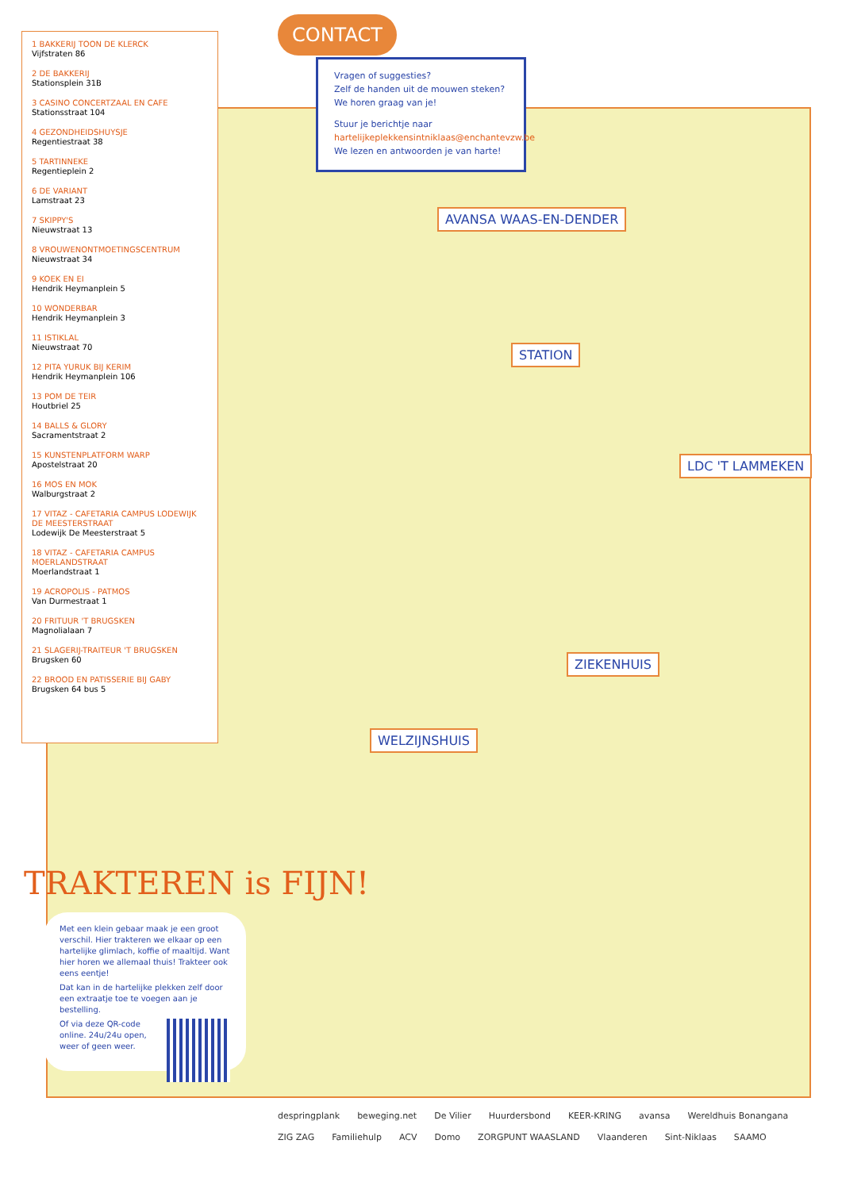1 BAKKERIJ TOON DE KLERCK
Vijfstraten 86
2 DE BAKKERIJ
Stationsplein 31B
3 CASINO CONCERTZAAL EN CAFE
Stationsstraat 104
4 GEZONDHEIDSHUYSJE
Regentiestraat 38
5 TARTINNEKE
Regentieplein 2
6 DE VARIANT
Lamstraat 23
7 SKIPPY'S
Nieuwstraat 13
8 VROUWENONTMOETINGSCENTRUM
Nieuwstraat 34
9 KOEK EN EI
Hendrik Heymanplein 5
10 WONDERBAR
Hendrik Heymanplein 3
11 ISTIKLAL
Nieuwstraat 70
12 PITA YURUK BIJ KERIM
Hendrik Heymanplein 106
13 POM DE TEIR
Houtbriel 25
14 BALLS & GLORY
Sacramentstraat 2
15 KUNSTENPLATFORM WARP
Apostelstraat 20
16 MOS EN MOK
Walburgstraat 2
17 VITAZ - CAFETARIA CAMPUS LODEWIJK DE MEESTERSTRAAT
Lodewijk De Meesterstraat 5
18 VITAZ - CAFETARIA CAMPUS MOERLANDSTRAAT
Moerlandstraat 1
19 ACROPOLIS - PATMOS
Van Durmestraat 1
20 FRITUUR 'T BRUGSKEN
Magnolialaan 7
21 SLAGERIJ-TRAITEUR 'T BRUGSKEN
Brugsken 60
22 BROOD EN PATISSERIE BIJ GABY
Brugsken 64 bus 5
CONTACT
Vragen of suggesties?
Zelf de handen uit de mouwen steken? We horen graag van je!
Stuur je berichtje naar
hartelijkeplekkensintniklaas@enchantevzw.be
We lezen en antwoorden je van harte!
AVANSA WAAS-EN-DENDER
STATION
LDC 'T LAMMEKEN
ZIEKENHUIS
WELZIJNSHUIS
TRAKTEREN is FIJN!
Met een klein gebaar maak je een groot verschil. Hier trakteren we elkaar op een hartelijke glimlach, koffie of maaltijd. Want hier horen we allemaal thuis! Trakteer ook eens eentje!
Dat kan in de hartelijke plekken zelf door een extraatje toe te voegen aan je bestelling.
Of via deze QR-code online. 24u/24u open, weer of geen weer.
despringplank beweging.net De Vilier Huurdersbond KEER-KRING avansa Wereldhuis Bonangana ZIG ZAG Familiehulp ACV Domo ZORGPUNT WAASLAND Vlaanderen Sint-Niklaas SAAMO